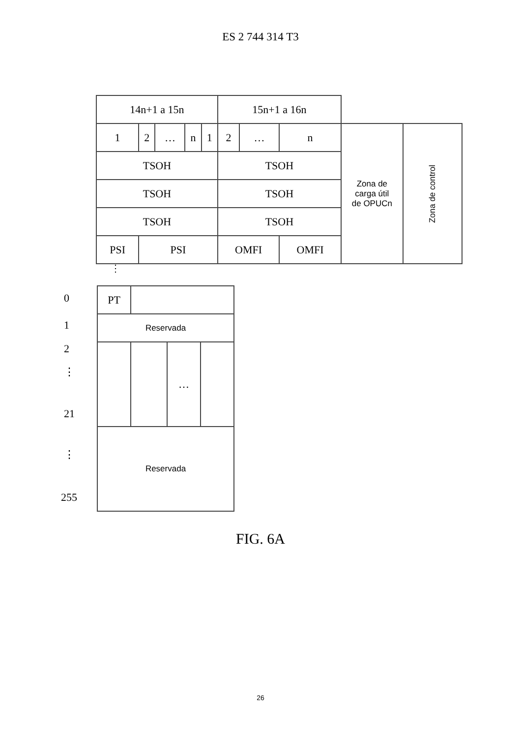ES 2 744 314 T3
| 14n+1 a 15n | | | | | 15n+1 a 16n | | | | |
| 1 | 2 | … | n | 1 | 2 | … | n | Zona de carga útil de OPUCn | Zona de control |
| TSOH | | | | | TSOH | | | | |
| TSOH | | | | | TSOH | | | | |
| TSOH | | | | | TSOH | | | | |
| PSI | PSI | | | | OMFI | | OMFI | | |
⋮
0
1
2
⋮
21
⋮
255
| PT | | | |
| Reservada | | | |
| | | … | |
| Reservada | | | |
FIG. 6A
26